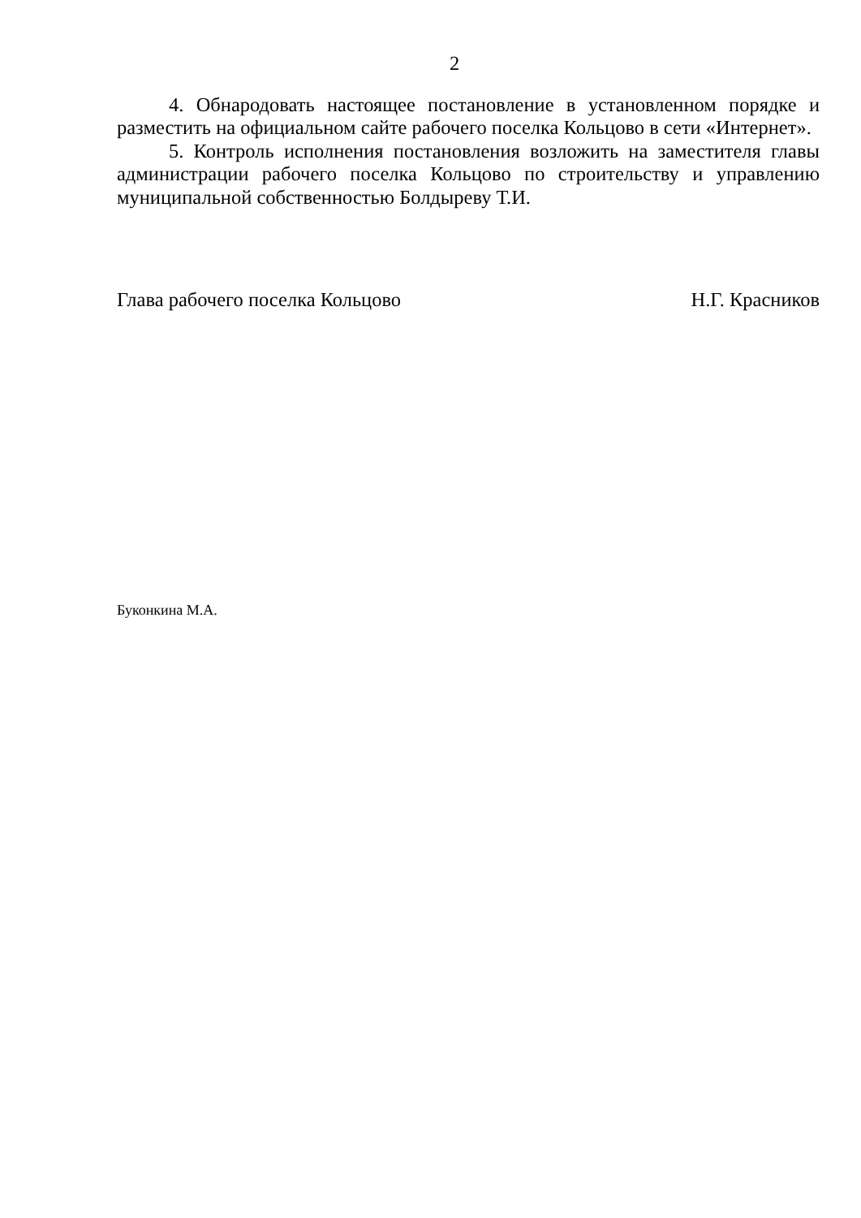2
4. Обнародовать настоящее постановление в установленном порядке и разместить на официальном сайте рабочего поселка Кольцово в сети «Интернет».
5. Контроль исполнения постановления возложить на заместителя главы администрации рабочего поселка Кольцово по строительству и управлению муниципальной собственностью Болдыреву Т.И.
Глава рабочего поселка Кольцово Н.Г. Красников
Буконкина М.А.